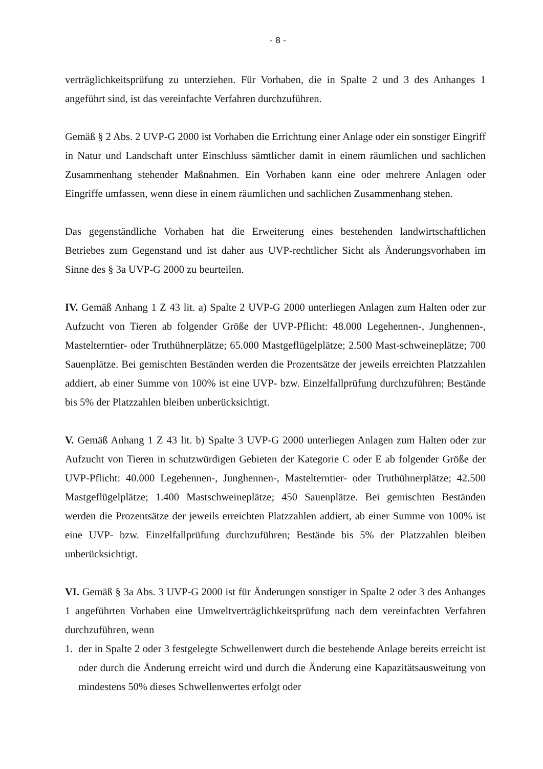- 8 -
verträglichkeitsprüfung zu unterziehen. Für Vorhaben, die in Spalte 2 und 3 des Anhanges 1 angeführt sind, ist das vereinfachte Verfahren durchzuführen.
Gemäß § 2 Abs. 2 UVP-G 2000 ist Vorhaben die Errichtung einer Anlage oder ein sonstiger Eingriff in Natur und Landschaft unter Einschluss sämtlicher damit in einem räumlichen und sachlichen Zusammenhang stehender Maßnahmen. Ein Vorhaben kann eine oder mehrere Anlagen oder Eingriffe umfassen, wenn diese in einem räumlichen und sachlichen Zusammenhang stehen.
Das gegenständliche Vorhaben hat die Erweiterung eines bestehenden landwirtschaftlichen Betriebes zum Gegenstand und ist daher aus UVP-rechtlicher Sicht als Änderungsvorhaben im Sinne des § 3a UVP-G 2000 zu beurteilen.
IV. Gemäß Anhang 1 Z 43 lit. a) Spalte 2 UVP-G 2000 unterliegen Anlagen zum Halten oder zur Aufzucht von Tieren ab folgender Größe der UVP-Pflicht: 48.000 Legehennen-, Junghennen-, Mastelterntier- oder Truthühnerplätze; 65.000 Mastgeflügelplätze; 2.500 Mast-schweineplätze; 700 Sauenplätze. Bei gemischten Beständen werden die Prozentsätze der jeweils erreichten Platzzahlen addiert, ab einer Summe von 100% ist eine UVP- bzw. Einzelfallprüfung durchzuführen; Bestände bis 5% der Platzzahlen bleiben unberücksichtigt.
V. Gemäß Anhang 1 Z 43 lit. b) Spalte 3 UVP-G 2000 unterliegen Anlagen zum Halten oder zur Aufzucht von Tieren in schutzwürdigen Gebieten der Kategorie C oder E ab folgender Größe der UVP-Pflicht: 40.000 Legehennen-, Junghennen-, Mastelterntier- oder Truthühnerplätze; 42.500 Mastgeflügelplätze; 1.400 Mastschweineplätze; 450 Sauenplätze. Bei gemischten Beständen werden die Prozentsätze der jeweils erreichten Platzzahlen addiert, ab einer Summe von 100% ist eine UVP- bzw. Einzelfallprüfung durchzuführen; Bestände bis 5% der Platzzahlen bleiben unberücksichtigt.
VI. Gemäß § 3a Abs. 3 UVP-G 2000 ist für Änderungen sonstiger in Spalte 2 oder 3 des Anhanges 1 angeführten Vorhaben eine Umweltverträglichkeitsprüfung nach dem vereinfachten Verfahren durchzuführen, wenn
1. der in Spalte 2 oder 3 festgelegte Schwellenwert durch die bestehende Anlage bereits erreicht ist oder durch die Änderung erreicht wird und durch die Änderung eine Kapazitätsausweitung von mindestens 50% dieses Schwellenwertes erfolgt oder